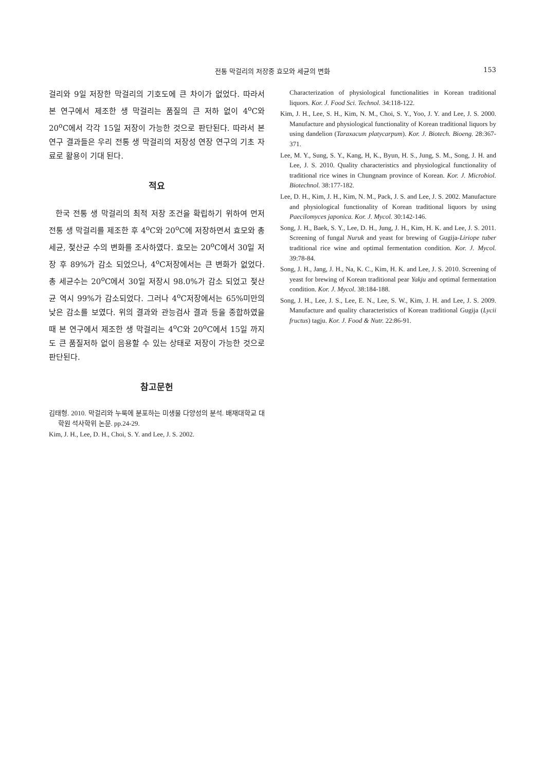전통 막걸리의 저장중 효모와 세균의 변화
153
걸리와 9일 저장한 막걸리의 기호도에 큰 차이가 없었다. 따라서 본 연구에서 제조한 생 막걸리는 품질의 큰 저하 없이 4<sup>o</sup>C와 20<sup>o</sup>C에서 각각 15일 저장이 가능한 것으로 판단된다. 따라서 본 연구 결과들은 우리 전통 생 막걸리의 저장성 연장 연구의 기초 자료로 활용이 기대 된다.
적요
한국 전통 생 막걸리의 최적 저장 조건을 확립하기 위하여 먼저 전통 생 막걸리를 제조한 후 4<sup>o</sup>C와 20<sup>o</sup>C에 저장하면서 효모와 총 세균, 젖산균 수의 변화를 조사하였다. 효모는 20<sup>o</sup>C에서 30일 저장 후 89%가 감소 되었으나, 4<sup>o</sup>C저장에서는 큰 변화가 없었다. 총 세균수는 20<sup>o</sup>C에서 30일 저장시 98.0%가 감소 되었고 젖산균 역시 99%가 감소되었다. 그러나 4<sup>o</sup>C저장에서는 65%미만의 낮은 감소를 보였다. 위의 결과와 관능검사 결과 등을 종합하였을 때 본 연구에서 제조한 생 막걸리는 4<sup>o</sup>C와 20<sup>o</sup>C에서 15일 까지도 큰 품질저하 없이 음용할 수 있는 상태로 저장이 가능한 것으로 판단된다.
참고문헌
김태형. 2010. 막걸리와 누룩에 분포하는 미생물 다양성의 분석. 배재대학교 대학원 석사학위 논문. pp.24-29.
Kim, J. H., Lee, D. H., Choi, S. Y. and Lee, J. S. 2002.
Characterization of physiological functionalities in Korean traditional liquors. Kor. J. Food Sci. Technol. 34:118-122.
Kim, J. H., Lee, S. H., Kim, N. M., Choi, S. Y., Yoo, J. Y. and Lee, J. S. 2000. Manufacture and physiological functionality of Korean traditional liquors by using dandelion (Taraxacum platycarpum). Kor. J. Biotech. Bioeng. 28:367-371.
Lee, M. Y., Sung, S. Y., Kang, H, K., Byun, H. S., Jung, S. M., Song, J. H. and Lee, J. S. 2010. Quality characteristics and physiological functionality of traditional rice wines in Chungnam province of Korean. Kor. J. Microbiol. Biotechnol. 38:177-182.
Lee, D. H., Kim, J. H., Kim, N. M., Pack, J. S. and Lee, J. S. 2002. Manufacture and physiological functionality of Korean traditional liquors by using Paecilomyces japonica. Kor. J. Mycol. 30:142-146.
Song, J. H., Baek, S. Y., Lee, D. H., Jung, J. H., Kim, H. K. and Lee, J. S. 2011. Screening of fungal Nuruk and yeast for brewing of Gugija-Liriope tuber traditional rice wine and optimal fermentation condition. Kor. J. Mycol. 39:78-84.
Song, J. H., Jang, J. H., Na, K. C., Kim, H. K. and Lee, J. S. 2010. Screening of yeast for brewing of Korean traditional pear Yakju and optimal fermentation condition. Kor. J. Mycol. 38:184-188.
Song, J. H., Lee, J. S., Lee, E. N., Lee, S. W., Kim, J. H. and Lee, J. S. 2009. Manufacture and quality characteristics of Korean traditional Gugija (Lycii fructus) tagju. Kor. J. Food & Nutr. 22:86-91.